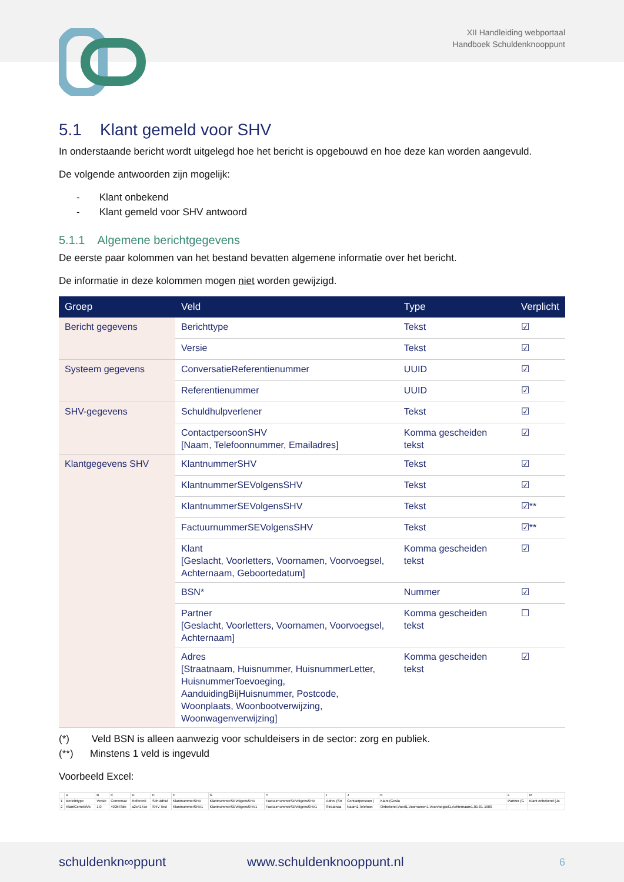XII Handleiding webportaal
Handboek Schuldenknooppunt
5.1 Klant gemeld voor SHV
In onderstaande bericht wordt uitgelegd hoe het bericht is opgebouwd en hoe deze kan worden aangevuld.
De volgende antwoorden zijn mogelijk:
- Klant onbekend
- Klant gemeld voor SHV antwoord
5.1.1 Algemene berichtgegevens
De eerste paar kolommen van het bestand bevatten algemene informatie over het bericht.
De informatie in deze kolommen mogen niet worden gewijzigd.
| Groep | Veld | Type | Verplicht |
| --- | --- | --- | --- |
| Bericht gegevens | Berichttype | Tekst | ☑ |
| | Versie | Tekst | ☑ |
| Systeem gegevens | ConversatieReferentienummer | UUID | ☑ |
| | Referentienummer | UUID | ☑ |
| SHV-gegevens | Schuldhulpverlener | Tekst | ☑ |
| | ContactpersoonSHV [Naam, Telefoonnummer, Emailadres] | Komma gescheiden tekst | ☑ |
| Klantgegevens SHV | KlantnummerSHV | Tekst | ☑ |
| | KlantnummerSEVolgensSHV | Tekst | ☑ |
| | KlantnummerSEVolgensSHV | Tekst | ☑** |
| | FactuurnummerSEVolgensSHV | Tekst | ☑** |
| | Klant [Geslacht, Voorletters, Voornamen, Voorvoegsel, Achternaam, Geboortedatum] | Komma gescheiden tekst | ☑ |
| | BSN* | Nummer | ☑ |
| | Partner [Geslacht, Voorletters, Voornamen, Voorvoegsel, Achternaam] | Komma gescheiden tekst | ☐ |
| | Adres [Straatnaam, Huisnummer, HuisnummerLetter, HuisnummerToevoeging, AanduidingBijHuisnummer, Postcode, Woonplaats, Woonbootverwijzing, Woonwagenverwijzing] | Komma gescheiden tekst | ☑ |
(*) Veld BSN is alleen aanwezig voor schuldeisers in de sector: zorg en publiek.
(**) Minstens 1 veld is ingevuld
Voorbeeld Excel:
| | A | B | C | D | E | F | G | H | I | J | K | L | M |
| 1 | Berichttype | Versie | Conversat | Referenti | Schuldhul | KlantnummerSHV | KlantnummerSEVolgensSHV | FactuurnummerSEVolgensSHV | Adres (Str | Contactpersoon ( | Klant (Gesla | Partner (G | Klant onbekend (Ja |
| 2 | KlantGemeldVo | 1.0 | 492b78de | a2c417ae | SHV Test | KlantnummerSHV1 | KlantnummerSEVolgensSHV1 | FactuurnummerSEVolgensSHV1 | Straatnaa | Naam1,Telefoon | Onbekend,Voorl1,Voornamen1,Voorvoegsel1,Achternaam1,01-01-1900 | | |
schuldenkn∞ppunt www.schuldenknooppunt.nl 6